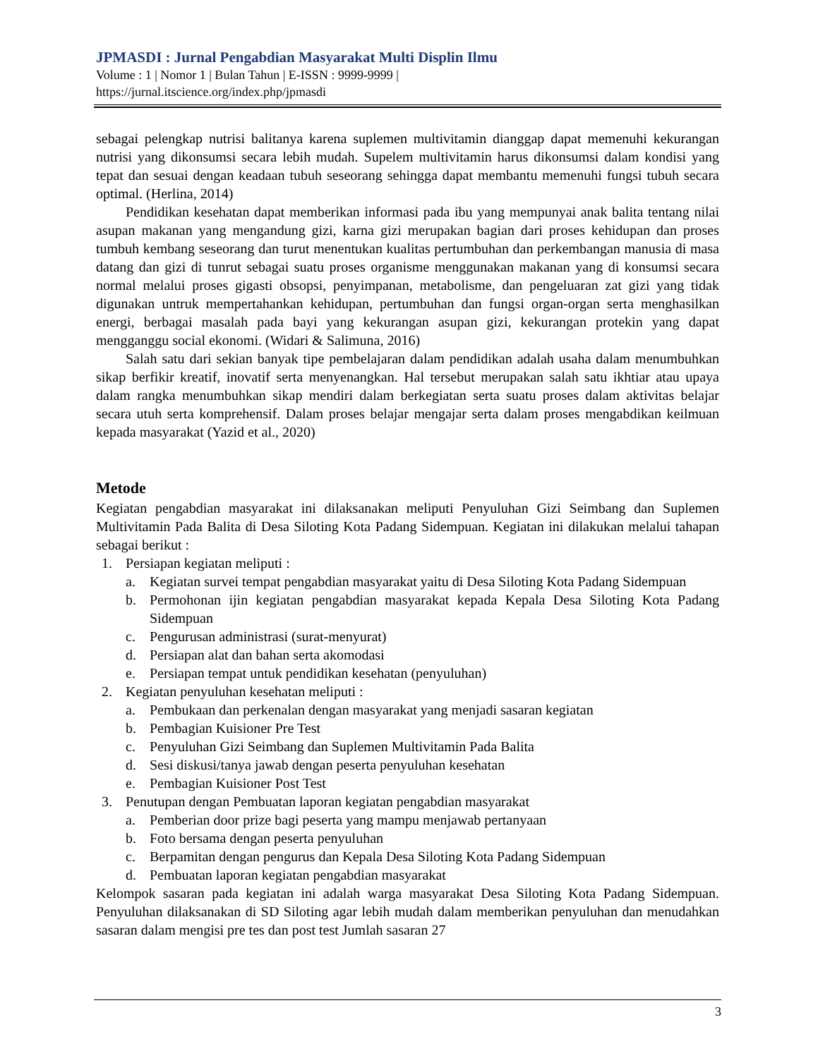JPMASDI : Jurnal Pengabdian Masyarakat Multi Displin Ilmu
Volume : 1 | Nomor 1 | Bulan Tahun | E-ISSN : 9999-9999 |
https://jurnal.itscience.org/index.php/jpmasdi
sebagai pelengkap nutrisi balitanya karena suplemen multivitamin dianggap dapat memenuhi kekurangan nutrisi yang dikonsumsi secara lebih mudah. Supelem multivitamin harus dikonsumsi dalam kondisi yang tepat dan sesuai dengan keadaan tubuh seseorang sehingga dapat membantu memenuhi fungsi tubuh secara optimal. (Herlina, 2014)
Pendidikan kesehatan dapat memberikan informasi pada ibu yang mempunyai anak balita tentang nilai asupan makanan yang mengandung gizi, karna gizi merupakan bagian dari proses kehidupan dan proses tumbuh kembang seseorang dan turut menentukan kualitas pertumbuhan dan perkembangan manusia di masa datang dan gizi di tunrut sebagai suatu proses organisme menggunakan makanan yang di konsumsi secara normal melalui proses gigasti obsopsi, penyimpanan, metabolisme, dan pengeluaran zat gizi yang tidak digunakan untruk mempertahankan kehidupan, pertumbuhan dan fungsi organ-organ serta menghasilkan energi, berbagai masalah pada bayi yang kekurangan asupan gizi, kekurangan protekin yang dapat mengganggu social ekonomi. (Widari & Salimuna, 2016)
Salah satu dari sekian banyak tipe pembelajaran dalam pendidikan adalah usaha dalam menumbuhkan sikap berfikir kreatif, inovatif serta menyenangkan. Hal tersebut merupakan salah satu ikhtiar atau upaya dalam rangka menumbuhkan sikap mendiri dalam berkegiatan serta suatu proses dalam aktivitas belajar secara utuh serta komprehensif. Dalam proses belajar mengajar serta dalam proses mengabdikan keilmuan kepada masyarakat (Yazid et al., 2020)
Metode
Kegiatan pengabdian masyarakat ini dilaksanakan meliputi Penyuluhan Gizi Seimbang dan Suplemen Multivitamin Pada Balita di Desa Siloting Kota Padang Sidempuan. Kegiatan ini dilakukan melalui tahapan sebagai berikut :
1. Persiapan kegiatan meliputi :
a. Kegiatan survei tempat pengabdian masyarakat yaitu di Desa Siloting Kota Padang Sidempuan
b. Permohonan ijin kegiatan pengabdian masyarakat kepada Kepala Desa Siloting Kota Padang Sidempuan
c. Pengurusan administrasi (surat-menyurat)
d. Persiapan alat dan bahan serta akomodasi
e. Persiapan tempat untuk pendidikan kesehatan (penyuluhan)
2. Kegiatan penyuluhan kesehatan meliputi :
a. Pembukaan dan perkenalan dengan masyarakat yang menjadi sasaran kegiatan
b. Pembagian Kuisioner Pre Test
c. Penyuluhan Gizi Seimbang dan Suplemen Multivitamin Pada Balita
d. Sesi diskusi/tanya jawab dengan peserta penyuluhan kesehatan
e. Pembagian Kuisioner Post Test
3. Penutupan dengan Pembuatan laporan kegiatan pengabdian masyarakat
a. Pemberian door prize bagi peserta yang mampu menjawab pertanyaan
b. Foto bersama dengan peserta penyuluhan
c. Berpamitan dengan pengurus dan Kepala Desa Siloting Kota Padang Sidempuan
d. Pembuatan laporan kegiatan pengabdian masyarakat
Kelompok sasaran pada kegiatan ini adalah warga masyarakat Desa Siloting Kota Padang Sidempuan. Penyuluhan dilaksanakan di SD Siloting agar lebih mudah dalam memberikan penyuluhan dan menudahkan sasaran dalam mengisi pre tes dan post test Jumlah sasaran 27
3